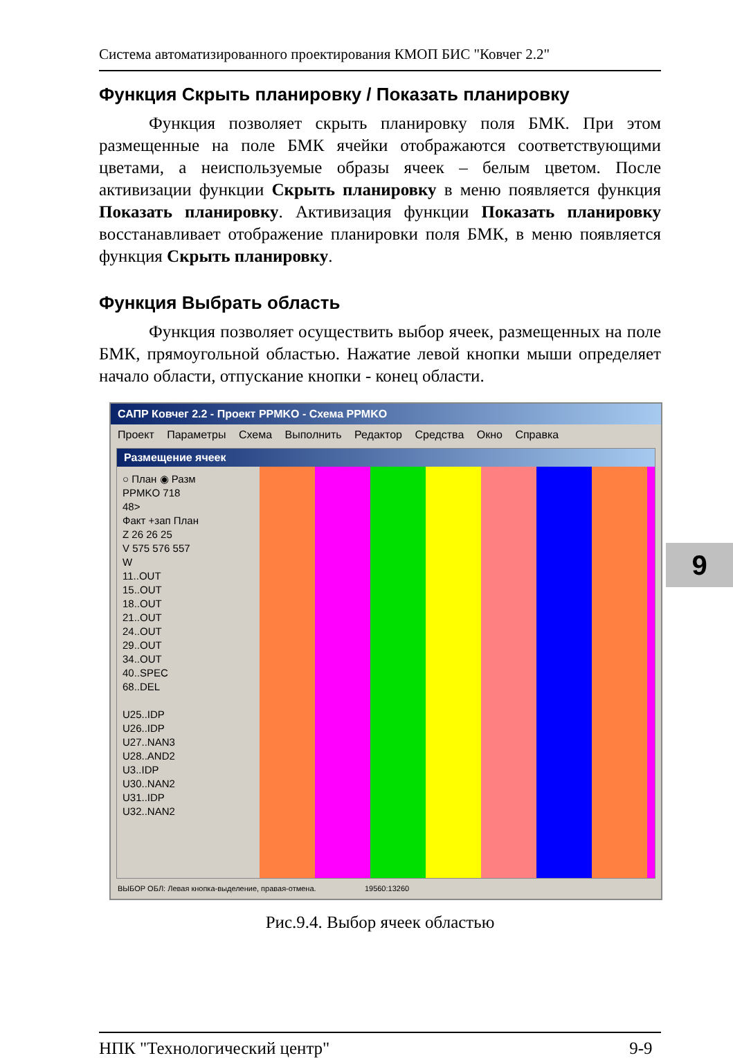Система автоматизированного проектирования КМОП БИС "Ковчег 2.2"
Функция Скрыть планировку / Показать планировку
Функция позволяет скрыть планировку поля БМК. При этом размещенные на поле БМК ячейки отображаются соответствующими цветами, а неиспользуемые образы ячеек – белым цветом. После активизации функции Скрыть планировку в меню появляется функция Показать планировку. Активизация функции Показать планировку восстанавливает отображение планировки поля БМК, в меню появляется функция Скрыть планировку.
Функция Выбрать область
Функция позволяет осуществить выбор ячеек, размещенных на поле БМК, прямоугольной областью. Нажатие левой кнопки мыши определяет начало области, отпускание кнопки - конец области.
САПР Ковчег 2.2 - Проект PPMKO - Схема PPMKO
Проект Параметры Схема Выполнить Редактор Средства Окно Справка
Размещение ячеек
○ План ◉ Разм
PPMKO 718
48>
Факт +зап План
Z 26 26 25
V 575 576 557
W
11..OUT
15..OUT
18..OUT
21..OUT
24..OUT
29..OUT
34..OUT
40..SPEC
68..DEL
U25..IDP
U26..IDP
U27..NAN3
U28..AND2
U3..IDP
U30..NAN2
U31..IDP
U32..NAN2
ВЫБОР ОБЛ: Левая кнопка-выделение, правая-отмена. 19560:13260
Рис.9.4. Выбор ячеек областью
9
НПК "Технологический центр" 9-9